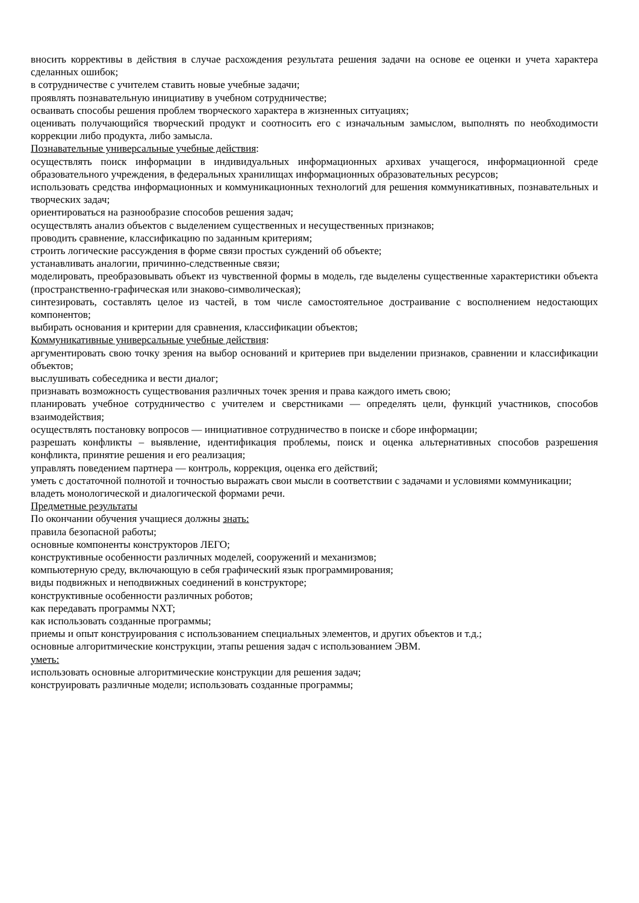вносить коррективы в действия в случае расхождения результата решения задачи на основе ее оценки и учета характера сделанных ошибок;
в сотрудничестве с учителем ставить новые учебные задачи;
проявлять познавательную инициативу в учебном сотрудничестве;
осваивать способы решения проблем творческого характера в жизненных ситуациях;
оценивать получающийся творческий продукт и соотносить его с изначальным замыслом, выполнять по необходимости коррекции либо продукта, либо замысла.
Познавательные универсальные учебные действия:
осуществлять поиск информации в индивидуальных информационных архивах учащегося, информационной среде образовательного учреждения, в федеральных хранилищах информационных образовательных ресурсов;
использовать средства информационных и коммуникационных технологий для решения коммуникативных, познавательных и творческих задач;
ориентироваться на разнообразие способов решения задач;
осуществлять анализ объектов с выделением существенных и несущественных признаков;
проводить сравнение, классификацию по заданным критериям;
строить логические рассуждения в форме связи простых суждений об объекте;
устанавливать аналогии, причинно-следственные связи;
моделировать, преобразовывать объект из чувственной формы в модель, где выделены существенные характеристики объекта (пространственно-графическая или знаково-символическая);
синтезировать, составлять целое из частей, в том числе самостоятельное достраивание с восполнением недостающих компонентов;
выбирать основания и критерии для сравнения, классификации объектов;
Коммуникативные универсальные учебные действия:
аргументировать свою точку зрения на выбор оснований и критериев при выделении признаков, сравнении и классификации объектов;
выслушивать собеседника и вести диалог;
признавать возможность существования различных точек зрения и права каждого иметь свою;
планировать учебное сотрудничество с учителем и сверстниками — определять цели, функций участников, способов взаимодействия;
осуществлять постановку вопросов — инициативное сотрудничество в поиске и сборе информации;
разрешать конфликты – выявление, идентификация проблемы, поиск и оценка альтернативных способов разрешения конфликта, принятие решения и его реализация;
управлять поведением партнера — контроль, коррекция, оценка его действий;
уметь с достаточной полнотой и точностью выражать свои мысли в соответствии с задачами и условиями коммуникации;
владеть монологической и диалогической формами речи.
Предметные результаты
По окончании обучения учащиеся должны знать:
правила безопасной работы;
основные компоненты конструкторов ЛЕГО;
конструктивные особенности различных моделей, сооружений и механизмов;
компьютерную среду, включающую в себя графический язык программирования;
виды подвижных и неподвижных соединений в конструкторе;
конструктивные особенности различных роботов;
как передавать программы NXT;
как использовать созданные программы;
приемы и опыт конструирования с использованием специальных элементов, и других объектов и т.д.;
основные алгоритмические конструкции, этапы решения задач с использованием ЭВМ.
уметь:
использовать основные алгоритмические конструкции для решения задач;
конструировать различные модели; использовать созданные программы;